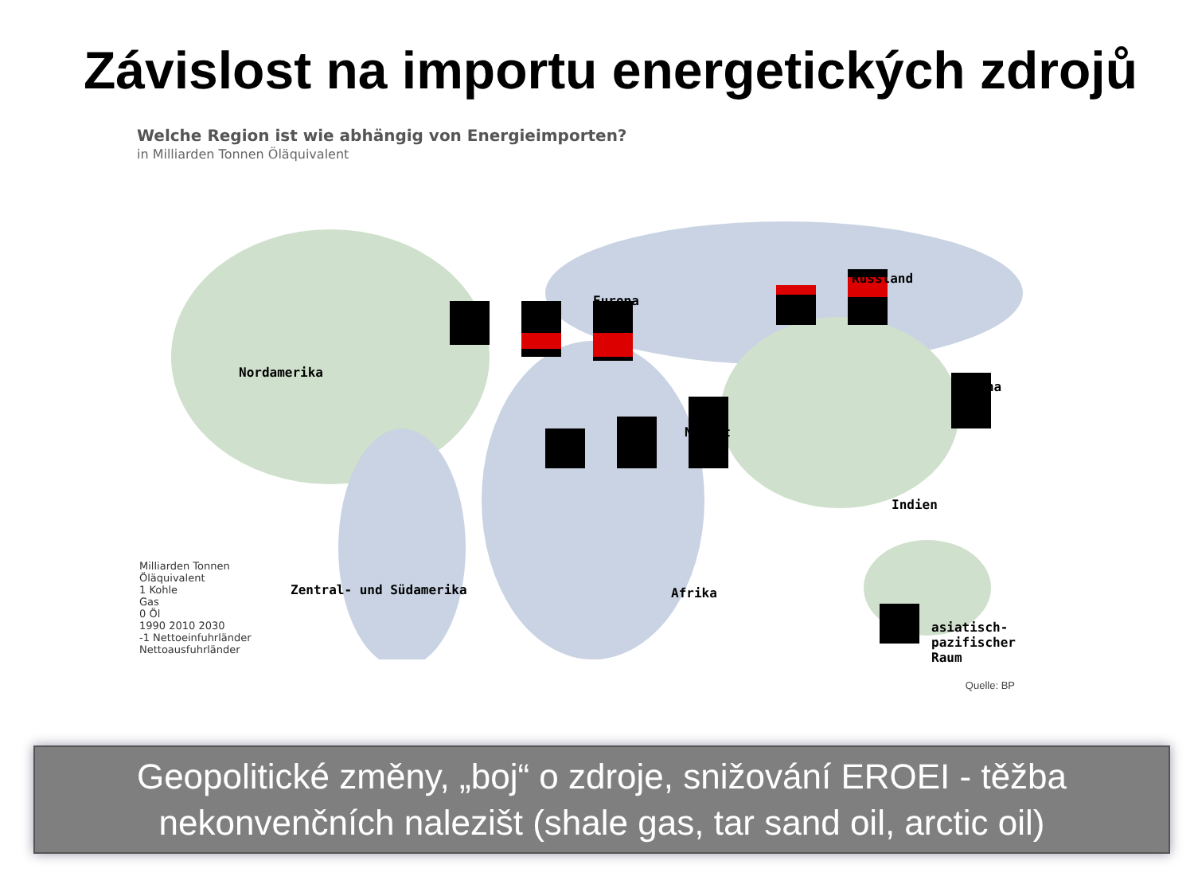Závislost na importu energetických zdrojů
Welche Region ist wie abhängig von Energieimporten?
in Milliarden Tonnen Öläquivalent
Europa
Russland
Nordamerika
China
Nahost
Indien
Zentral- und Südamerika Afrika
asiatisch-pazifischer Raum
Milliarden Tonnen
Öläquivalent
1 Kohle
Gas
0 Öl
1990 2010 2030
-1 Nettoeinfuhrländer
Nettoausfuhrländer
Quelle: BP
Geopolitické změny, „boj“ o zdroje, snižování EROEI - těžba
nekonvenčních nalezišt (shale gas, tar sand oil, arctic oil)